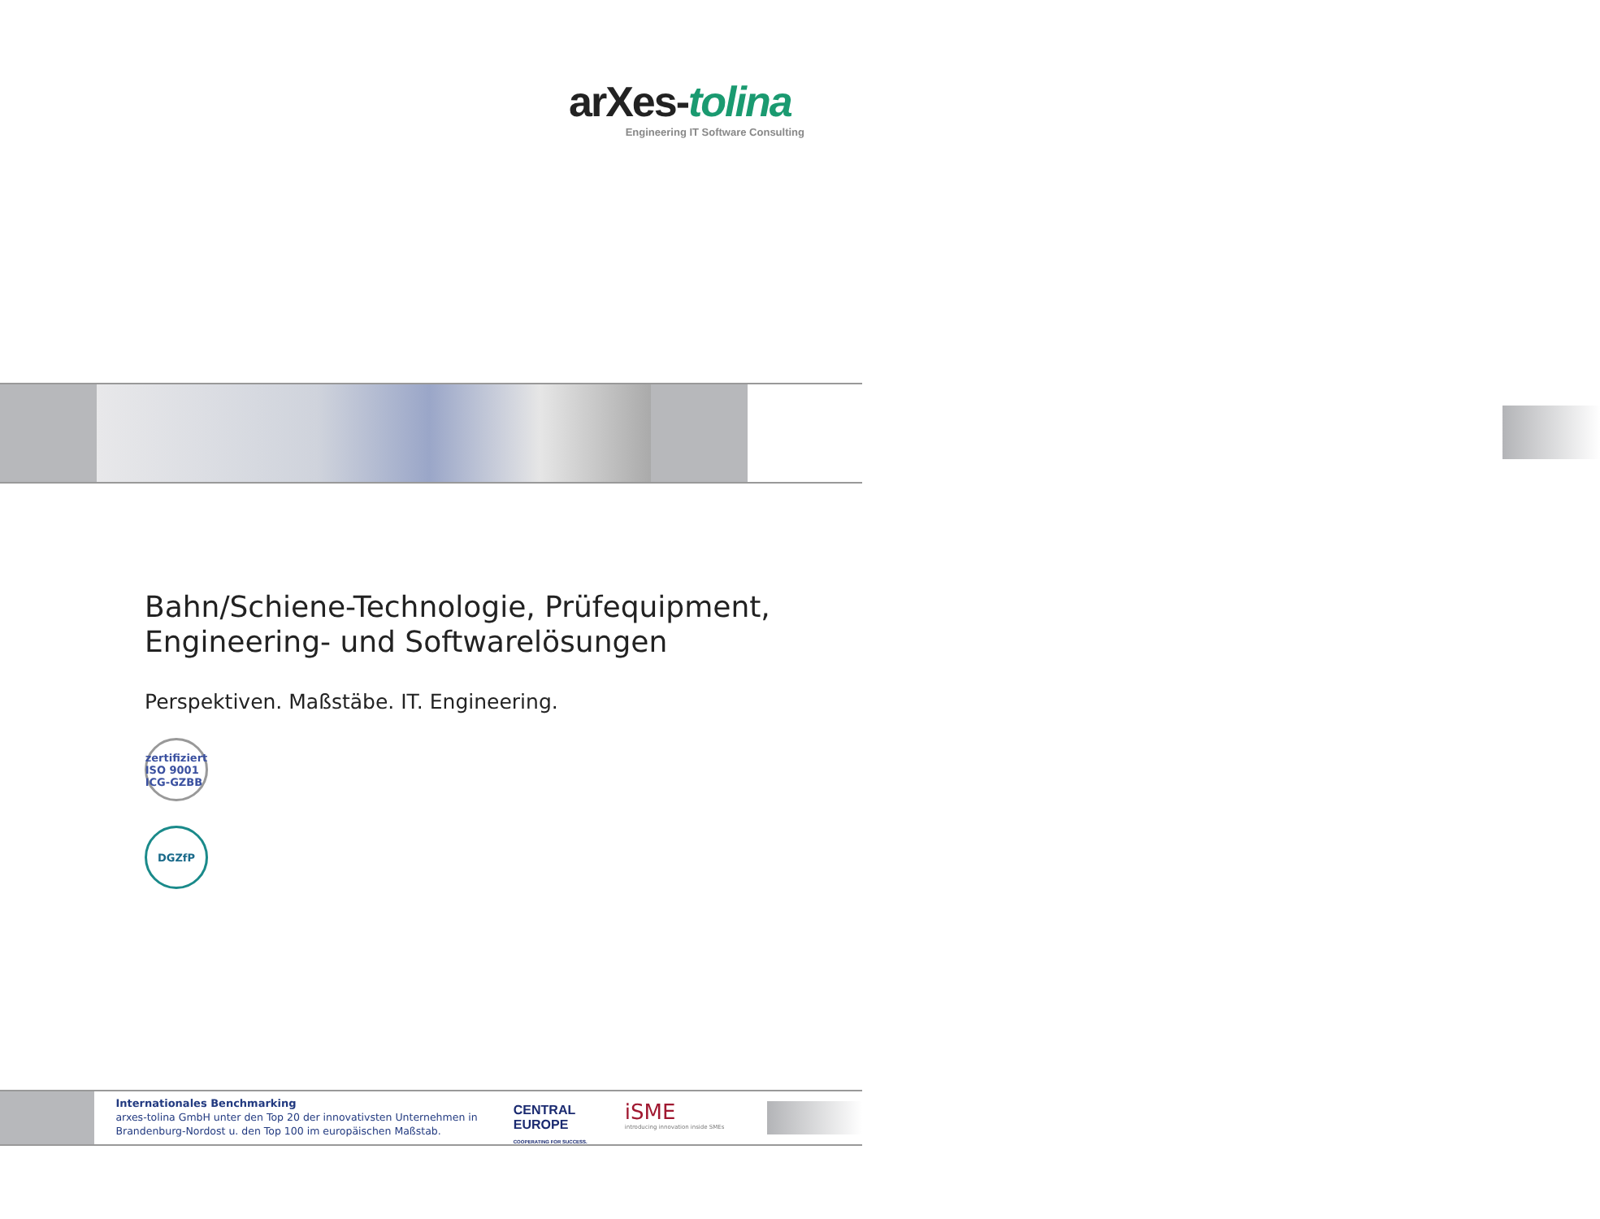arXes-tolina
Engineering IT Software Consulting
Bahn/Schiene-Technologie, Prüfequipment, Engineering- und Softwarelösungen
Perspektiven. Maßstäbe. IT. Engineering.
zertifiziert ISO 9001 ICG-GZBB
DGZfP
Internationales Benchmarking
arxes-tolina GmbH unter den Top 20 der innovativsten Unternehmen in Brandenburg-Nordost u. den Top 100 im europäischen Maßstab.
CENTRAL EUROPE
COOPERATING FOR SUCCESS.
iSME
introducing innovation inside SMEs